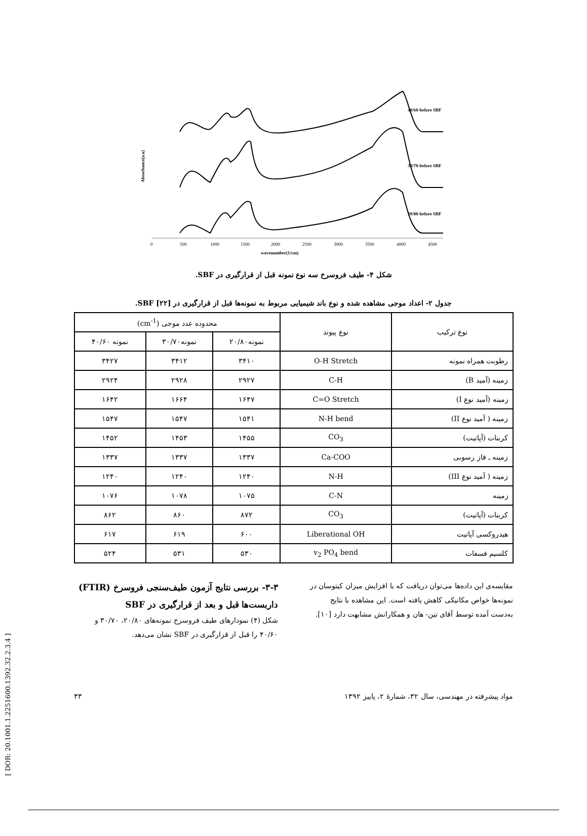Absorbance(a.u)
40/60-before SBF
30/70-before SBF
20/80-before SBF
0
500
1000
1500
2000
2500
3000
3500
4000
4500
wavenumber(1/cm)
شکل ۴- طیف فروسرخ سه نوع نمونه قبل از قرارگیری در SBF.
جدول ۲- اعداد موجی مشاهده شده و نوع باند شیمیایی مربوط به نمونه‌ها قبل از قرارگیری در SBF [۲۲].
| نوع ترکیب | نوع پیوند | محدوده عدد موجی (cm<sup>-1</sup>) | | |
| --- | --- | --- | --- | --- |
| | | نمونه۲۰/۸۰ | نمونه۳۰/۷۰ | نمونه ۴۰/۶۰ |
| رطوبت همراه نمونه | O-H Stretch | ۳۴۱۰ | ۳۴۱۲ | ۳۴۲۷ |
| زمینه (آمید B) | C-H | ۲۹۲۷ | ۲۹۲۸ | ۲۹۲۴ |
| زمینه (آمید نوع I) | C=O Stretch | ۱۶۴۷ | ۱۶۶۴ | ۱۶۴۲ |
| زمینه ( آمید نوع II) | N-H bend | ۱۵۴۱ | ۱۵۴۷ | ۱۵۴۷ |
| کربنات (آپاتیت) | CO<sub>3</sub> | ۱۴۵۵ | ۱۴۵۳ | ۱۴۵۲ |
| زمینه ـ فاز رسوبی | Ca-COO | ۱۳۳۷ | ۱۳۳۷ | ۱۳۳۷ |
| زمینه ( آمید نوع III) | N-H | ۱۲۴۰ | ۱۲۴۰ | ۱۲۴۰ |
| زمینه | C-N | ۱۰۷۵ | ۱۰۷۸ | ۱۰۷۶ |
| کربنات (آپاتیت) | CO<sub>3</sub> | ۸۷۲ | ۸۶۰ | ۸۶۲ |
| هیدروکسی آپاتیت | Liberational OH | ۶۰۰ | ۶۱۹ | ۶۱۷ |
| کلسیم فسفات | v<sub>2</sub> PO<sub>4</sub> bend | ۵۳۰ | ۵۳۱ | ۵۲۴ |
مقایسه‌ی این داده‌ها می‌توان دریافت که با افزایش میزان کیتوسان در نمونه‌ها خواص مکانیکی کاهش یافته است. این مشاهده با نتایج به‌دست آمده توسط آقای تین- هان و همکارانش مشابهت دارد [۱۰].
۳-۳- بررسی نتایج آزمون طیف‌سنجی فروسرخ (FTIR) داربست‌ها قبل و بعد از قرارگیری در SBF
شکل (۴) نمودارهای طیف فروسرخ نمونه‌های ۲۰/۸۰، ۳۰/۷۰ و ۴۰/۶۰ را قبل از قرارگیری در SBF نشان می‌دهد.
مواد پیشرفته در مهندسی، سال ۳۲، شمارهٔ ۲، پاییز ۱۳۹۲ ۳۳
[ DOR: 20.1001.1.2251600.1392.32.2.3.4 ]